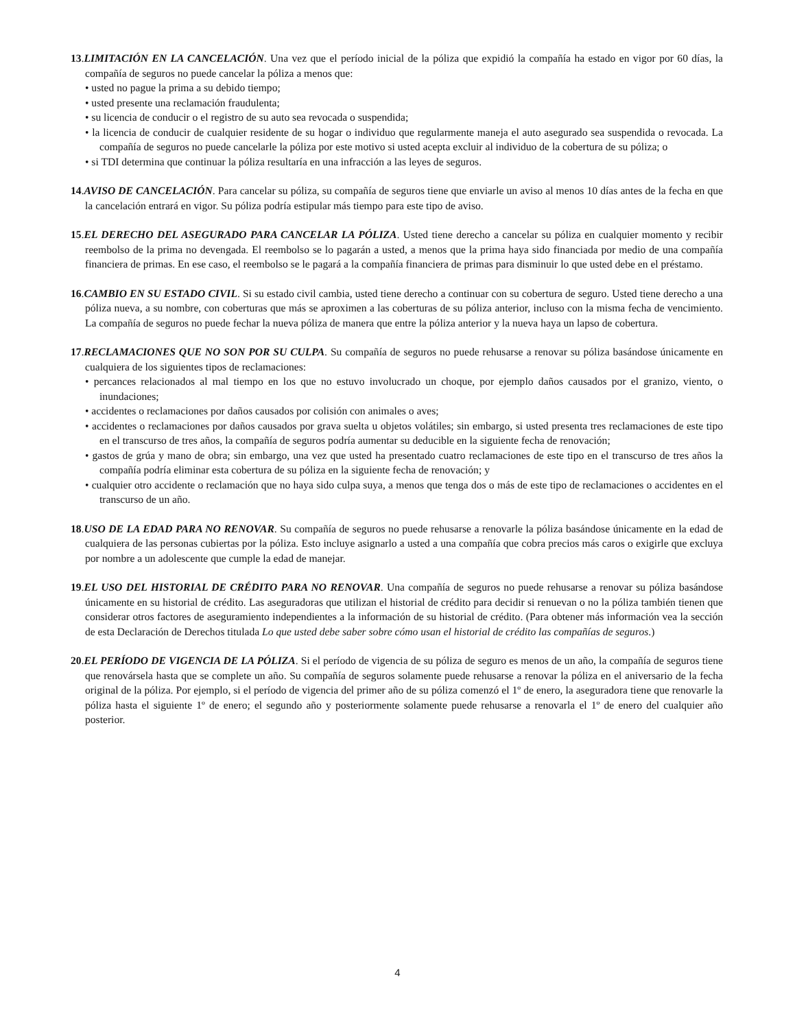13.LIMITACIÓN EN LA CANCELACIÓN. Una vez que el período inicial de la póliza que expidió la compañía ha estado en vigor por 60 días, la compañía de seguros no puede cancelar la póliza a menos que:
• usted no pague la prima a su debido tiempo;
• usted presente una reclamación fraudulenta;
• su licencia de conducir o el registro de su auto sea revocada o suspendida;
• la licencia de conducir de cualquier residente de su hogar o individuo que regularmente maneja el auto asegurado sea suspendida o revocada. La compañía de seguros no puede cancelarle la póliza por este motivo si usted acepta excluir al individuo de la cobertura de su póliza; o
• si TDI determina que continuar la póliza resultaría en una infracción a las leyes de seguros.
14.AVISO DE CANCELACIÓN. Para cancelar su póliza, su compañía de seguros tiene que enviarle un aviso al menos 10 días antes de la fecha en que la cancelación entrará en vigor. Su póliza podría estipular más tiempo para este tipo de aviso.
15.EL DERECHO DEL ASEGURADO PARA CANCELAR LA PÓLIZA. Usted tiene derecho a cancelar su póliza en cualquier momento y recibir reembolso de la prima no devengada. El reembolso se lo pagarán a usted, a menos que la prima haya sido financiada por medio de una compañía financiera de primas. En ese caso, el reembolso se le pagará a la compañía financiera de primas para disminuir lo que usted debe en el préstamo.
16.CAMBIO EN SU ESTADO CIVIL. Si su estado civil cambia, usted tiene derecho a continuar con su cobertura de seguro. Usted tiene derecho a una póliza nueva, a su nombre, con coberturas que más se aproximen a las coberturas de su póliza anterior, incluso con la misma fecha de vencimiento. La compañía de seguros no puede fechar la nueva póliza de manera que entre la póliza anterior y la nueva haya un lapso de cobertura.
17.RECLAMACIONES QUE NO SON POR SU CULPA. Su compañía de seguros no puede rehusarse a renovar su póliza basándose únicamente en cualquiera de los siguientes tipos de reclamaciones:
• percances relacionados al mal tiempo en los que no estuvo involucrado un choque, por ejemplo daños causados por el granizo, viento, o inundaciones;
• accidentes o reclamaciones por daños causados por colisión con animales o aves;
• accidentes o reclamaciones por daños causados por grava suelta u objetos volátiles; sin embargo, si usted presenta tres reclamaciones de este tipo en el transcurso de tres años, la compañía de seguros podría aumentar su deducible en la siguiente fecha de renovación;
• gastos de grúa y mano de obra; sin embargo, una vez que usted ha presentado cuatro reclamaciones de este tipo en el transcurso de tres años la compañía podría eliminar esta cobertura de su póliza en la siguiente fecha de renovación; y
• cualquier otro accidente o reclamación que no haya sido culpa suya, a menos que tenga dos o más de este tipo de reclamaciones o accidentes en el transcurso de un año.
18.USO DE LA EDAD PARA NO RENOVAR. Su compañía de seguros no puede rehusarse a renovarle la póliza basándose únicamente en la edad de cualquiera de las personas cubiertas por la póliza. Esto incluye asignarlo a usted a una compañía que cobra precios más caros o exigirle que excluya por nombre a un adolescente que cumple la edad de manejar.
19.EL USO DEL HISTORIAL DE CRÉDITO PARA NO RENOVAR. Una compañía de seguros no puede rehusarse a renovar su póliza basándose únicamente en su historial de crédito. Las aseguradoras que utilizan el historial de crédito para decidir si renuevan o no la póliza también tienen que considerar otros factores de aseguramiento independientes a la información de su historial de crédito. (Para obtener más información vea la sección de esta Declaración de Derechos titulada Lo que usted debe saber sobre cómo usan el historial de crédito las compañías de seguros.)
20.EL PERÍODO DE VIGENCIA DE LA PÓLIZA. Si el período de vigencia de su póliza de seguro es menos de un año, la compañía de seguros tiene que renovársela hasta que se complete un año. Su compañía de seguros solamente puede rehusarse a renovar la póliza en el aniversario de la fecha original de la póliza. Por ejemplo, si el período de vigencia del primer año de su póliza comenzó el 1º de enero, la aseguradora tiene que renovarle la póliza hasta el siguiente 1º de enero; el segundo año y posteriormente solamente puede rehusarse a renovarla el 1º de enero del cualquier año posterior.
4